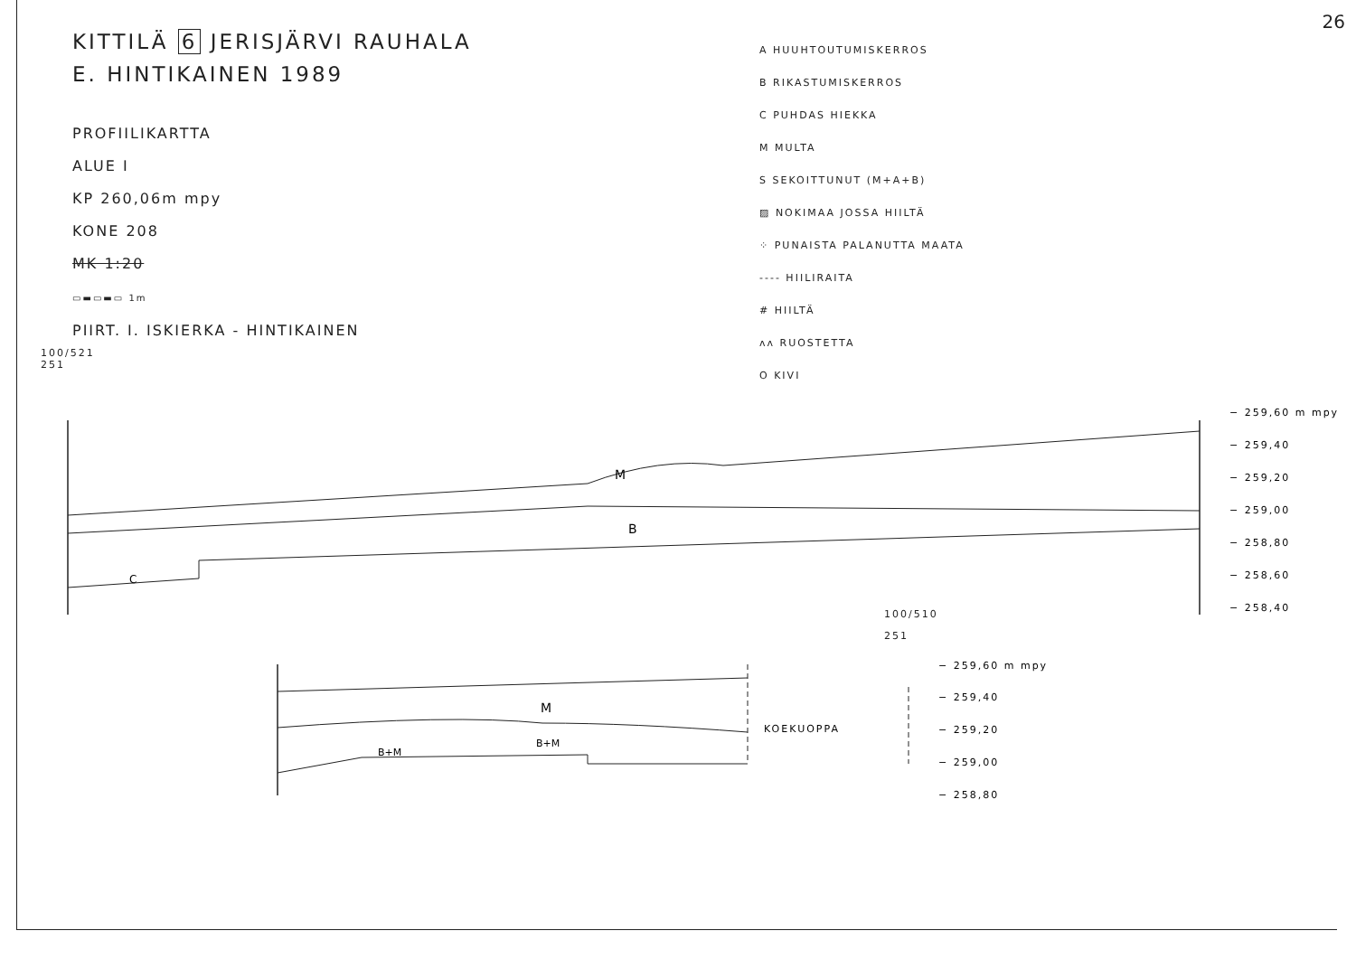26
KITTILÄ 6 JERISJÄRVI RAUHALA
E. HINTIKAINEN 1989
PROFIILIKARTTA
ALUE I
KP 260,06m mpy
KONE 208
MK 1:20
▭▬▭▬▭ 1m
PIIRT. I. ISKIERKA - HINTIKAINEN
100/521
251
A HUUHTOUTUMISKERROS
B RIKASTUMISKERROS
C PUHDAS HIEKKA
M MULTA
S SEKOITTUNUT (M+A+B)
▨ NOKIMAA JOSSA HIILTÄ
⁘ PUNAISTA PALANUTTA MAATA
---- HIILIRAITA
# HIILTÄ
ʌʌ RUOSTETTA
O KIVI
M
B
C
− 259,60 m mpy
− 259,40
− 259,20
− 259,00
− 258,80
− 258,60
− 258,40
100/510
251
M
B+M
B+M
KOEKUOPPA
− 259,60 m mpy
− 259,40
− 259,20
− 259,00
− 258,80